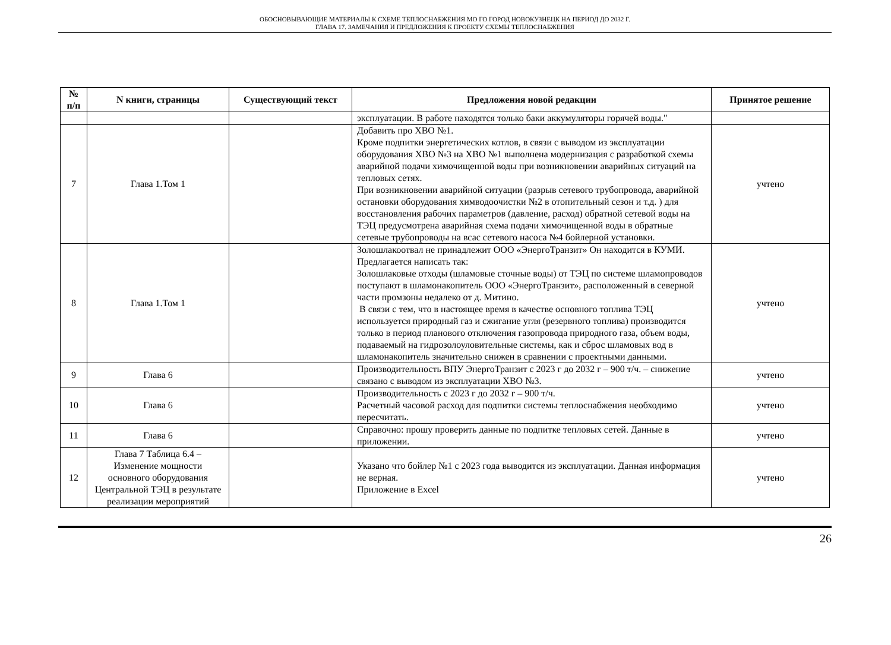ОБОСНОВЫВАЮЩИЕ МАТЕРИАЛЫ К СХЕМЕ ТЕПЛОСНАБЖЕНИЯ МО ГО ГОРОД НОВОКУЗНЕЦК НА ПЕРИОД ДО 2032 Г.
ГЛАВА 17. ЗАМЕЧАНИЯ И ПРЕДЛОЖЕНИЯ К ПРОЕКТУ СХЕМЫ ТЕПЛОСНАБЖЕНИЯ
| № п/п | N книги, страницы | Существующий текст | Предложения новой редакции | Принятое решение |
| --- | --- | --- | --- | --- |
| | | | эксплуатации. В работе находятся только баки аккумуляторы горячей воды." | |
| 7 | Глава 1.Том 1 | | Добавить про ХВО №1. Кроме подпитки энергетических котлов, в связи с выводом из эксплуатации оборудования ХВО №3 на ХВО №1 выполнена модернизация с разработкой схемы аварийной подачи химочищенной воды при возникновении аварийных ситуаций на тепловых сетях. При возникновении аварийной ситуации (разрыв сетевого трубопровода, аварийной остановки оборудования химводоочистки №2 в отопительный сезон и т.д. ) для восстановления рабочих параметров (давление, расход) обратной сетевой воды на ТЭЦ предусмотрена аварийная схема подачи химочищенной воды в обратные сетевые трубопроводы на всас сетевого насоса №4 бойлерной установки. | учтено |
| 8 | Глава 1.Том 1 | | Золошлакоотвал не принадлежит ООО «ЭнергоТранзит» Он находится в КУМИ. Предлагается написать так: Золошлаковые отходы (шламовые сточные воды) от ТЭЦ по системе шламопроводов поступают в шламонакопитель ООО «ЭнергоТранзит», расположенный в северной части промзоны недалеко от д. Митино. В связи с тем, что в настоящее время в качестве основного топлива ТЭЦ используется природный газ и сжигание угля (резервного топлива) производится только в период планового отключения газопровода природного газа, объем воды, подаваемый на гидрозолоуловительные системы, как и сброс шламовых вод в шламонакопитель значительно снижен в сравнении с проектными данными. | учтено |
| 9 | Глава 6 | | Производительность ВПУ ЭнергоТранзит с 2023 г до 2032 г – 900 т/ч. – снижение связано с выводом из эксплуатации ХВО №3. | учтено |
| 10 | Глава 6 | | Производительность с 2023 г до 2032 г – 900 т/ч. Расчетный часовой расход для подпитки системы теплоснабжения необходимо пересчитать. | учтено |
| 11 | Глава 6 | | Справочно: прошу проверить данные по подпитке тепловых сетей. Данные в приложении. | учтено |
| 12 | Глава 7 Таблица 6.4 – Изменение мощности основного оборудования Центральной ТЭЦ в результате реализации мероприятий | | Указано что бойлер №1 с 2023 года выводится из эксплуатации. Данная информация не верная. Приложение в Excel | учтено |
26